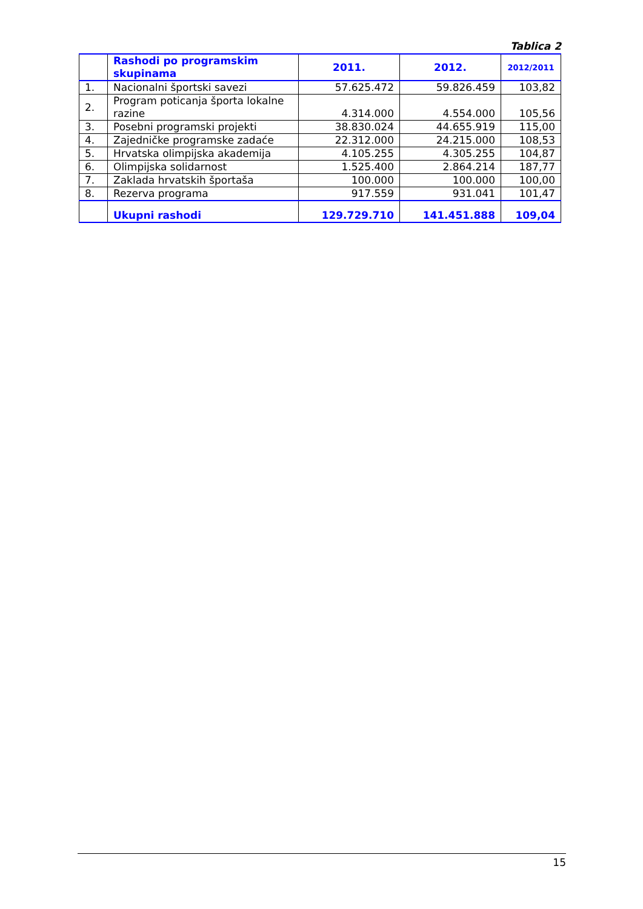Tablica 2
| | Rashodi po programskim skupinama | 2011. | 2012. | 2012/2011 |
| --- | --- | --- | --- | --- |
| 1. | Nacionalni športski savezi | 57.625.472 | 59.826.459 | 103,82 |
| 2. | Program poticanja športa lokalne razine | 4.314.000 | 4.554.000 | 105,56 |
| 3. | Posebni programski projekti | 38.830.024 | 44.655.919 | 115,00 |
| 4. | Zajedničke programske zadaće | 22.312.000 | 24.215.000 | 108,53 |
| 5. | Hrvatska olimpijska akademija | 4.105.255 | 4.305.255 | 104,87 |
| 6. | Olimpijska solidarnost | 1.525.400 | 2.864.214 | 187,77 |
| 7. | Zaklada hrvatskih športaša | 100.000 | 100.000 | 100,00 |
| 8. | Rezerva programa | 917.559 | 931.041 | 101,47 |
| | Ukupni rashodi | 129.729.710 | 141.451.888 | 109,04 |
15